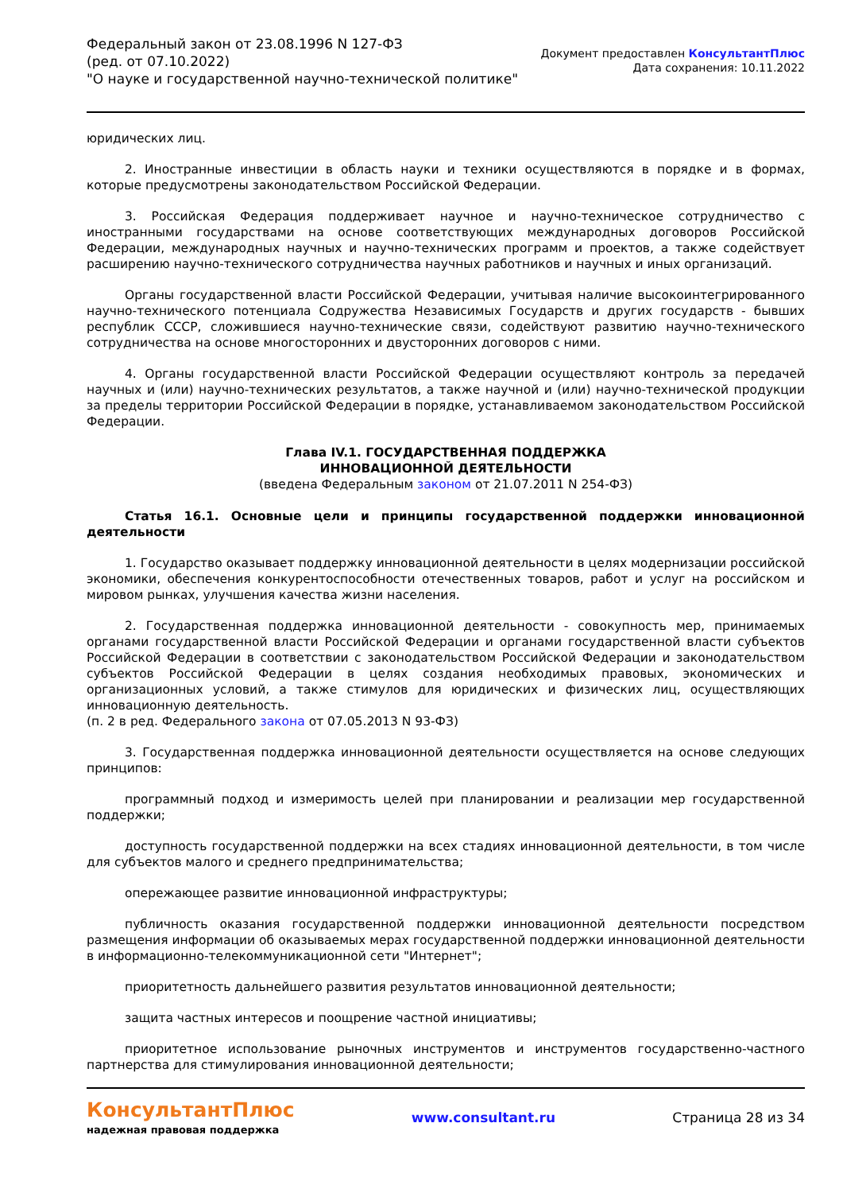Федеральный закон от 23.08.1996 N 127-ФЗ
(ред. от 07.10.2022)
"О науке и государственной научно-технической политике"
Документ предоставлен КонсультантПлюс
Дата сохранения: 10.11.2022
юридических лиц.
2. Иностранные инвестиции в область науки и техники осуществляются в порядке и в формах, которые предусмотрены законодательством Российской Федерации.
3. Российская Федерация поддерживает научное и научно-техническое сотрудничество с иностранными государствами на основе соответствующих международных договоров Российской Федерации, международных научных и научно-технических программ и проектов, а также содействует расширению научно-технического сотрудничества научных работников и научных и иных организаций.
Органы государственной власти Российской Федерации, учитывая наличие высокоинтегрированного научно-технического потенциала Содружества Независимых Государств и других государств - бывших республик СССР, сложившиеся научно-технические связи, содействуют развитию научно-технического сотрудничества на основе многосторонних и двусторонних договоров с ними.
4. Органы государственной власти Российской Федерации осуществляют контроль за передачей научных и (или) научно-технических результатов, а также научной и (или) научно-технической продукции за пределы территории Российской Федерации в порядке, устанавливаемом законодательством Российской Федерации.
Глава IV.1. ГОСУДАРСТВЕННАЯ ПОДДЕРЖКА
ИННОВАЦИОННОЙ ДЕЯТЕЛЬНОСТИ
(введена Федеральным законом от 21.07.2011 N 254-ФЗ)
Статья 16.1. Основные цели и принципы государственной поддержки инновационной деятельности
1. Государство оказывает поддержку инновационной деятельности в целях модернизации российской экономики, обеспечения конкурентоспособности отечественных товаров, работ и услуг на российском и мировом рынках, улучшения качества жизни населения.
2. Государственная поддержка инновационной деятельности - совокупность мер, принимаемых органами государственной власти Российской Федерации и органами государственной власти субъектов Российской Федерации в соответствии с законодательством Российской Федерации и законодательством субъектов Российской Федерации в целях создания необходимых правовых, экономических и организационных условий, а также стимулов для юридических и физических лиц, осуществляющих инновационную деятельность.
(п. 2 в ред. Федерального закона от 07.05.2013 N 93-ФЗ)
3. Государственная поддержка инновационной деятельности осуществляется на основе следующих принципов:
программный подход и измеримость целей при планировании и реализации мер государственной поддержки;
доступность государственной поддержки на всех стадиях инновационной деятельности, в том числе для субъектов малого и среднего предпринимательства;
опережающее развитие инновационной инфраструктуры;
публичность оказания государственной поддержки инновационной деятельности посредством размещения информации об оказываемых мерах государственной поддержки инновационной деятельности в информационно-телекоммуникационной сети "Интернет";
приоритетность дальнейшего развития результатов инновационной деятельности;
защита частных интересов и поощрение частной инициативы;
приоритетное использование рыночных инструментов и инструментов государственно-частного партнерства для стимулирования инновационной деятельности;
КонсультантПлюс
надежная правовая поддержка
www.consultant.ru Страница 28 из 34